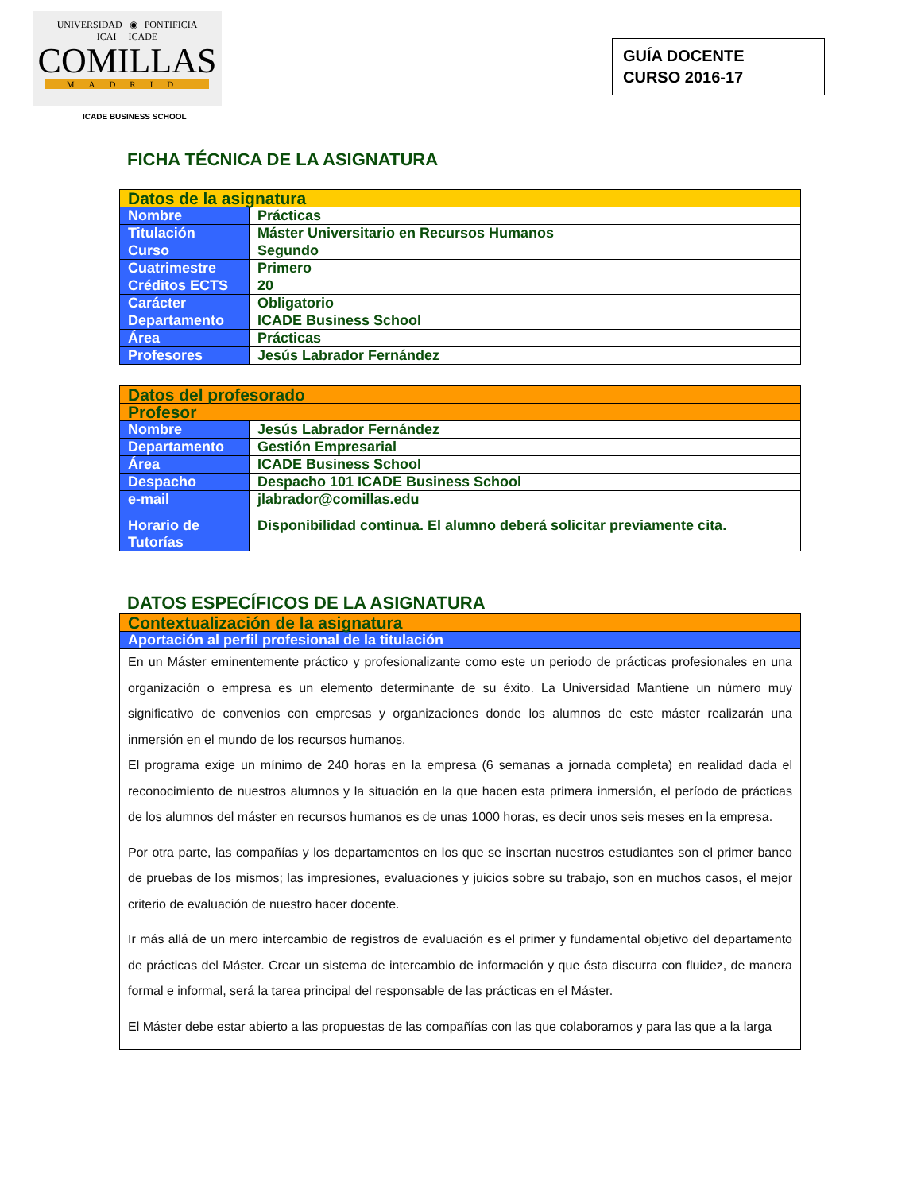UNIVERSIDAD ◉ PONTIFICIA
ICAI ICADE
COMILLAS
MADRID
ICADE BUSINESS SCHOOL
GUÍA DOCENTE
CURSO 2016-17
FICHA TÉCNICA DE LA ASIGNATURA
| Datos de la asignatura | |
| Nombre | Prácticas |
| Titulación | Máster Universitario en Recursos Humanos |
| Curso | Segundo |
| Cuatrimestre | Primero |
| Créditos ECTS | 20 |
| Carácter | Obligatorio |
| Departamento | ICADE Business School |
| Área | Prácticas |
| Profesores | Jesús Labrador Fernández |
| Datos del profesorado | |
| Profesor | |
| Nombre | Jesús Labrador Fernández |
| Departamento | Gestión Empresarial |
| Área | ICADE Business School |
| Despacho | Despacho 101 ICADE Business School |
| e-mail | jlabrador@comillas.edu |
| Horario de Tutorías | Disponibilidad continua. El alumno deberá solicitar previamente cita. |
DATOS ESPECÍFICOS DE LA ASIGNATURA
| Contextualización de la asignatura |
| Aportación al perfil profesional de la titulación |
| En un Máster eminentemente práctico y profesionalizante como este un periodo de prácticas profesionales en una organización o empresa es un elemento determinante de su éxito. La Universidad Mantiene un número muy significativo de convenios con empresas y organizaciones donde los alumnos de este máster realizarán una inmersión en el mundo de los recursos humanos. El programa exige un mínimo de 240 horas en la empresa (6 semanas a jornada completa) en realidad dada el reconocimiento de nuestros alumnos y la situación en la que hacen esta primera inmersión, el período de prácticas de los alumnos del máster en recursos humanos es de unas 1000 horas, es decir unos seis meses en la empresa. Por otra parte, las compañías y los departamentos en los que se insertan nuestros estudiantes son el primer banco de pruebas de los mismos; las impresiones, evaluaciones y juicios sobre su trabajo, son en muchos casos, el mejor criterio de evaluación de nuestro hacer docente. Ir más allá de un mero intercambio de registros de evaluación es el primer y fundamental objetivo del departamento de prácticas del Máster. Crear un sistema de intercambio de información y que ésta discurra con fluidez, de manera formal e informal, será la tarea principal del responsable de las prácticas en el Máster. El Máster debe estar abierto a las propuestas de las compañías con las que colaboramos y para las que a la larga |